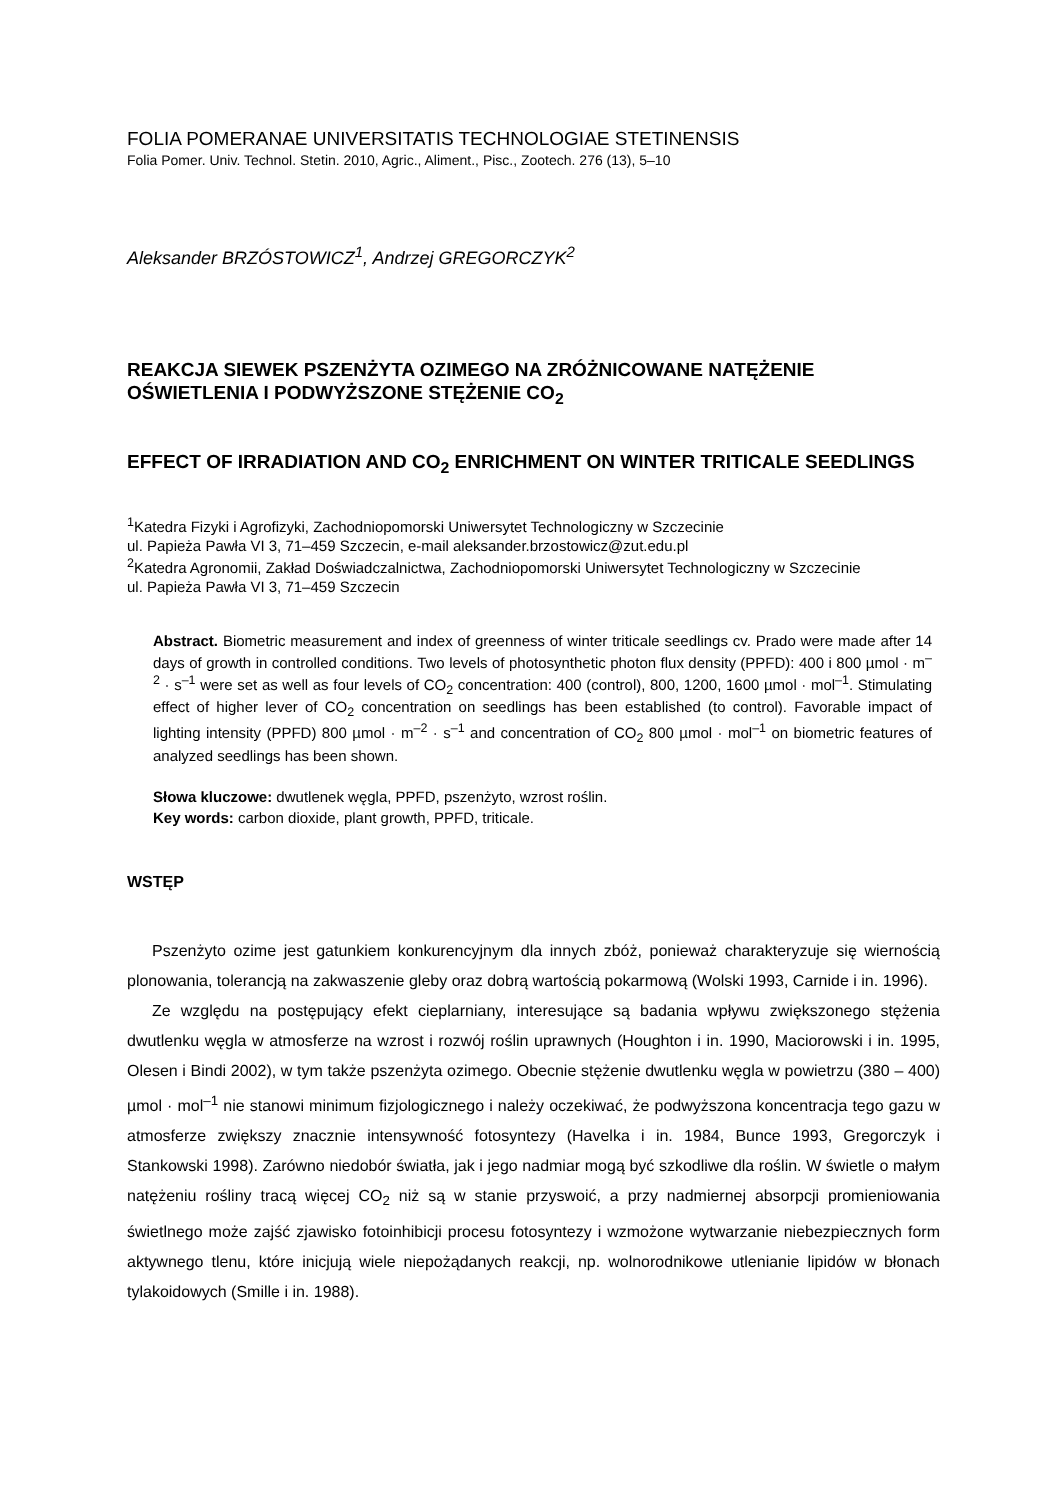FOLIA POMERANAE UNIVERSITATIS TECHNOLOGIAE STETINENSIS
Folia Pomer. Univ. Technol. Stetin. 2010, Agric., Aliment., Pisc., Zootech. 276 (13), 5–10
Aleksander BRZÓSTOWICZ<sup>1</sup>, Andrzej GREGORCZYK<sup>2</sup>
REAKCJA SIEWEK PSZENŻYTA OZIMEGO NA ZRÓŻNICOWANE NATĘŻENIE OŚWIETLENIA I PODWYŻSZONE STĘŻENIE CO<sub>2</sub>
EFFECT OF IRRADIATION AND CO<sub>2</sub> ENRICHMENT ON WINTER TRITICALE SEEDLINGS
<sup>1</sup> Katedra Fizyki i Agrofizyki, Zachodniopomorski Uniwersytet Technologiczny w Szczecinie
ul. Papieża Pawła VI 3, 71–459 Szczecin, e-mail aleksander.brzostowicz@zut.edu.pl
<sup>2</sup> Katedra Agronomii, Zakład Doświadczalnictwa, Zachodniopomorski Uniwersytet Technologiczny w Szczecinie
ul. Papieża Pawła VI 3, 71–459 Szczecin
Abstract. Biometric measurement and index of greenness of winter triticale seedlings cv. Prado were made after 14 days of growth in controlled conditions. Two levels of photosynthetic photon flux density (PPFD): 400 i 800 µmol · m<sup>–2</sup> · s<sup>–1</sup> were set as well as four levels of CO<sub>2</sub> concentration: 400 (control), 800, 1200, 1600 µmol · mol<sup>–1</sup>. Stimulating effect of higher lever of CO<sub>2</sub> concentration on seedlings has been established (to control). Favorable impact of lighting intensity (PPFD) 800 µmol · m<sup>–2</sup> · s<sup>–1</sup> and concentration of CO<sub>2</sub> 800 µmol · mol<sup>–1</sup> on biometric features of analyzed seedlings has been shown.
Słowa kluczowe: dwutlenek węgla, PPFD, pszenżyto, wzrost roślin.
Key words: carbon dioxide, plant growth, PPFD, triticale.
WSTĘP
Pszenżyto ozime jest gatunkiem konkurencyjnym dla innych zbóż, ponieważ charakteryzuje się wiernością plonowania, tolerancją na zakwaszenie gleby oraz dobrą wartością pokarmową (Wolski 1993, Carnide i in. 1996).
Ze względu na postępujący efekt cieplarniany, interesujące są badania wpływu zwiększonego stężenia dwutlenku węgla w atmosferze na wzrost i rozwój roślin uprawnych (Houghton i in. 1990, Maciorowski i in. 1995, Olesen i Bindi 2002), w tym także pszenżyta ozimego. Obecnie stężenie dwutlenku węgla w powietrzu (380 – 400) µmol · mol<sup>–1</sup> nie stanowi minimum fizjologicznego i należy oczekiwać, że podwyższona koncentracja tego gazu w atmosferze zwiększy znacznie intensywność fotosyntezy (Havelka i in. 1984, Bunce 1993, Gregorczyk i Stankowski 1998). Zarówno niedobór światła, jak i jego nadmiar mogą być szkodliwe dla roślin. W świetle o małym natężeniu rośliny tracą więcej CO<sub>2</sub> niż są w stanie przyswoić, a przy nadmiernej absorpcji promieniowania świetlnego może zajść zjawisko fotoinhibicji procesu fotosyntezy i wzmożone wytwarzanie niebezpiecznych form aktywnego tlenu, które inicjują wiele niepożądanych reakcji, np. wolnorodnikowe utlenianie lipidów w błonach tylakoidowych (Smille i in. 1988).